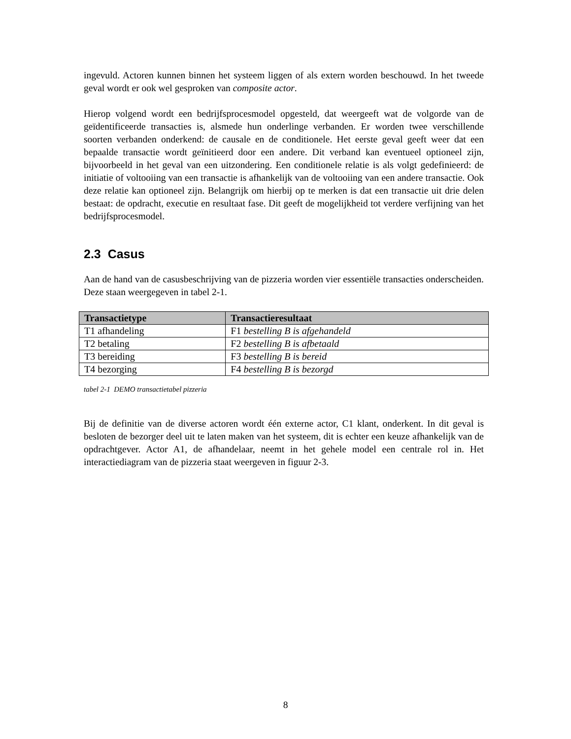ingevuld. Actoren kunnen binnen het systeem liggen of als extern worden beschouwd. In het tweede geval wordt er ook wel gesproken van composite actor.
Hierop volgend wordt een bedrijfsprocesmodel opgesteld, dat weergeeft wat de volgorde van de geïdentificeerde transacties is, alsmede hun onderlinge verbanden. Er worden twee verschillende soorten verbanden onderkend: de causale en de conditionele. Het eerste geval geeft weer dat een bepaalde transactie wordt geïnitieerd door een andere. Dit verband kan eventueel optioneel zijn, bijvoorbeeld in het geval van een uitzondering. Een conditionele relatie is als volgt gedefinieerd: de initiatie of voltooiing van een transactie is afhankelijk van de voltooiing van een andere transactie. Ook deze relatie kan optioneel zijn. Belangrijk om hierbij op te merken is dat een transactie uit drie delen bestaat: de opdracht, executie en resultaat fase. Dit geeft de mogelijkheid tot verdere verfijning van het bedrijfsprocesmodel.
2.3 Casus
Aan de hand van de casusbeschrijving van de pizzeria worden vier essentiële transacties onderscheiden. Deze staan weergegeven in tabel 2-1.
| Transactietype | Transactieresultaat |
| --- | --- |
| T1 afhandeling | F1 bestelling B is afgehandeld |
| T2 betaling | F2 bestelling B is afbetaald |
| T3 bereiding | F3 bestelling B is bereid |
| T4 bezorging | F4 bestelling B is bezorgd |
tabel 2-1 DEMO transactietabel pizzeria
Bij de definitie van de diverse actoren wordt één externe actor, C1 klant, onderkent. In dit geval is besloten de bezorger deel uit te laten maken van het systeem, dit is echter een keuze afhankelijk van de opdrachtgever. Actor A1, de afhandelaar, neemt in het gehele model een centrale rol in. Het interactiediagram van de pizzeria staat weergeven in figuur 2-3.
8